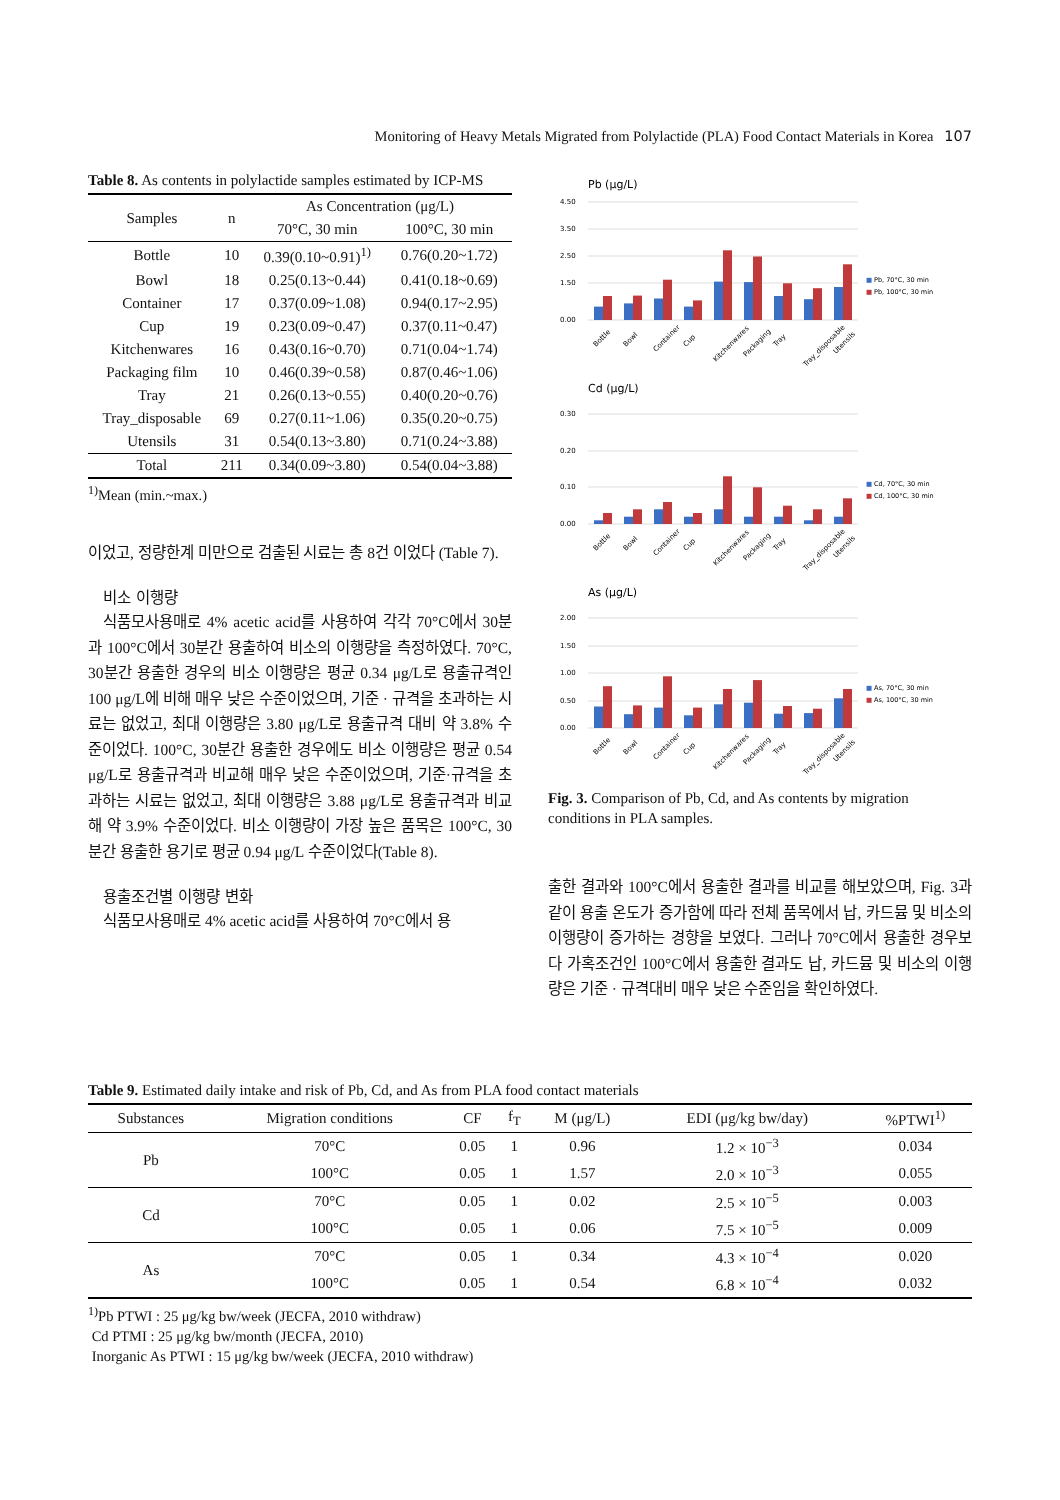Monitoring of Heavy Metals Migrated from Polylactide (PLA) Food Contact Materials in Korea 107
Table 8. As contents in polylactide samples estimated by ICP-MS
| Samples | n | As Concentration (μg/L) | |
| --- | --- | --- | --- |
| | | 70°C, 30 min | 100°C, 30 min |
| Bottle | 10 | 0.39(0.10~0.91)<sup>1)</sup> | 0.76(0.20~1.72) |
| Bowl | 18 | 0.25(0.13~0.44) | 0.41(0.18~0.69) |
| Container | 17 | 0.37(0.09~1.08) | 0.94(0.17~2.95) |
| Cup | 19 | 0.23(0.09~0.47) | 0.37(0.11~0.47) |
| Kitchenwares | 16 | 0.43(0.16~0.70) | 0.71(0.04~1.74) |
| Packaging film | 10 | 0.46(0.39~0.58) | 0.87(0.46~1.06) |
| Tray | 21 | 0.26(0.13~0.55) | 0.40(0.20~0.76) |
| Tray_disposable | 69 | 0.27(0.11~1.06) | 0.35(0.20~0.75) |
| Utensils | 31 | 0.54(0.13~3.80) | 0.71(0.24~3.88) |
| Total | 211 | 0.34(0.09~3.80) | 0.54(0.04~3.88) |
<sup>1)</sup> Mean (min.~max.)
이었고, 정량한계 미만으로 검출된 시료는 총 8건 이었다 (Table 7).
비소 이행량
식품모사용매로 4% acetic acid를 사용하여 각각 70°C에서 30분과 100°C에서 30분간 용출하여 비소의 이행량을 측정하였다. 70°C, 30분간 용출한 경우의 비소 이행량은 평균 0.34 μg/L로 용출규격인 100 μg/L에 비해 매우 낮은 수준이었으며, 기준 · 규격을 초과하는 시료는 없었고, 최대 이행량은 3.80 μg/L로 용출규격 대비 약 3.8% 수준이었다. 100°C, 30분간 용출한 경우에도 비소 이행량은 평균 0.54 μg/L로 용출규격과 비교해 매우 낮은 수준이었으며, 기준·규격을 초과하는 시료는 없었고, 최대 이행량은 3.88 μg/L로 용출규격과 비교해 약 3.9% 수준이었다. 비소 이행량이 가장 높은 품목은 100°C, 30분간 용출한 용기로 평균 0.94 μg/L 수준이었다(Table 8).
용출조건별 이행량 변화
식품모사용매로 4% acetic acid를 사용하여 70°C에서 용
Pb (μg/L)
0.00
1.50
2.50
3.50
4.50
■
Pb, 70°C, 30 min
■
Pb, 100°C, 30 min
Bottle
Bowl
Container
Cup
Kitchenwares
Packaging
Tray
Tray_disposable
Utensils
Cd (μg/L)
0.00
0.10
0.20
0.30
■
Cd, 70°C, 30 min
■
Cd, 100°C, 30 min
Bottle
Bowl
Container
Cup
Kitchenwares
Packaging
Tray
Tray_disposable
Utensils
As (μg/L)
0.00
0.50
1.00
1.50
2.00
■
As, 70°C, 30 min
■
As, 100°C, 30 min
Bottle
Bowl
Container
Cup
Kitchenwares
Packaging
Tray
Tray_disposable
Utensils
Fig. 3. Comparison of Pb, Cd, and As contents by migration conditions in PLA samples.
출한 결과와 100°C에서 용출한 결과를 비교를 해보았으며, Fig. 3과 같이 용출 온도가 증가함에 따라 전체 품목에서 납, 카드뮴 및 비소의 이행량이 증가하는 경향을 보였다. 그러나 70°C에서 용출한 경우보다 가혹조건인 100°C에서 용출한 결과도 납, 카드뮴 및 비소의 이행량은 기준 · 규격대비 매우 낮은 수준임을 확인하였다.
Table 9. Estimated daily intake and risk of Pb, Cd, and As from PLA food contact materials
| Substances | Migration conditions | CF | f<sub>T</sub> | M (μg/L) | EDI (μg/kg bw/day) | %PTWI<sup>1)</sup> |
| --- | --- | --- | --- | --- | --- | --- |
| Pb | 70°C | 0.05 | 1 | 0.96 | 1.2 × 10<sup>−3</sup> | 0.034 |
| | 100°C | 0.05 | 1 | 1.57 | 2.0 × 10<sup>−3</sup> | 0.055 |
| Cd | 70°C | 0.05 | 1 | 0.02 | 2.5 × 10<sup>−5</sup> | 0.003 |
| | 100°C | 0.05 | 1 | 0.06 | 7.5 × 10<sup>−5</sup> | 0.009 |
| As | 70°C | 0.05 | 1 | 0.34 | 4.3 × 10<sup>−4</sup> | 0.020 |
| | 100°C | 0.05 | 1 | 0.54 | 6.8 × 10<sup>−4</sup> | 0.032 |
<sup>1)</sup> Pb PTWI : 25 μg/kg bw/week (JECFA, 2010 withdraw)
Cd PTMI : 25 μg/kg bw/month (JECFA, 2010)
Inorganic As PTWI : 15 μg/kg bw/week (JECFA, 2010 withdraw)